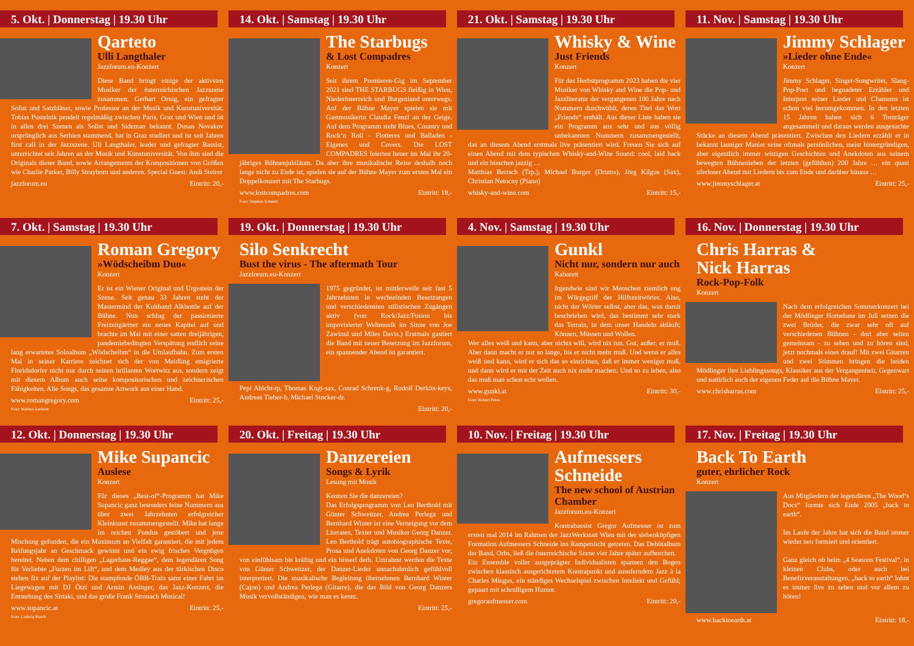5. Okt. | Donnerstag | 19.30 Uhr
Qarteto
Ulli Langthaler
Jazzforum.eu-Konzert
Diese Band bringt einige der aktivsten Musiker der österreichischen Jazzszene zusammen: Gerhart Ornig, ein gefragter Solist und Satzbläser, sowie Professor an der Musik und Kunstuniversität. Tobias Pustelnik pendelt regelmäßig zwischen Paris, Graz und Wien und ist in allen drei Szenen als Solist und Sideman bekannt. Dusan Novakov ursprünglich aus Serbien stammend, hat in Graz studiert und ist seit Jahren first call in der Jazzszene. Uli Langthaler, leader und gefragter Bassist, unterrichtet seit Jahren an der Musik und Kunstuniversität. Von ihm sind die Originals dieser Band, sowie Arrangements der Kompositionen von Größen wie Charlie Parker, Billy Strayhorn und anderen. Special Guest: Andi Steirer
jazzforum.eu Eintritt: 20,-
14. Okt. | Samstag | 19.30 Uhr
The Starbugs
& Lost Compadres
Konzert
Seit ihrem Premieren-Gig im September 2021 sind THE STARBUGS fleißig in Wien, Niederösterreich und Burgenland unterwegs. Auf der Bühne Mayer spielen sie mit Gastmusikerin Claudia Fenzl an der Geige. Auf dem Programm steht Blues, Country und Rock‘n Roll - Flotteres und Balladen - Eigenes und Covers. Die LOST COMPADRES feierten heuer im Mai ihr 20-jähriges Bühnenjubiläum. Da aber ihre musikalische Reise deshalb noch lange nicht zu Ende ist, spielen sie auf der Bühne Mayer zum ersten Mal ein Doppelkonzert mit The Starbugs.
www.lostcompadres.com Eintritt: 18,-
Foto: Stephan Schuetz
21. Okt. | Samstag | 19.30 Uhr
Whisky & Wine
Just Friends
Konzert
Für das Herbstprogramm 2023 haben die vier Musiker von Whisky and Wine die Pop- und Jazzliteratur der vergangenen 100 Jahre nach Nummern durchwühlt, deren Titel das Wort „Friends“ enthält. Aus dieser Liste haben sie ein Programm aus sehr und aus völlig unbekannten Nummern zusammengestellt, das an diesem Abend erstmals live präsentiert wird. Freuen Sie sich auf einen Abend mit dem typischen Whisky-and-Wine Sound: cool, laid back und ein bisschen jazzig …
Matthias Bertsch (Trp.), Michael Burger (Drums), Jörg Kilgus (Sax), Christian Netocny (Piano)
whisky-and-wine.com Eintritt: 15,-
11. Nov. | Samstag | 19.30 Uhr
Jimmy Schlager
»Lieder ohne Ende«
Konzert
Jimmy Schlager, Singer-Songwriter, Slang-Pop-Poet und begnadeter Erzähler und Interpret seiner Lieder und Chansons ist schon viel herumgekommen. In den letzten 15 Jahren haben sich 6 Tonträger angesammelt und daraus werden ausgesuchte Stücke an diesem Abend präsentiert. Zwischen den Liedern erzählt er in bekannt launiger Manier seine oftmals persönlichen, meist hintergründigen, aber eigentlich immer witzigen Geschichten und Anekdoten aus seinem bewegten Bühnenleben der letzten (gefühlten) 200 Jahre … ein quasi uferloser Abend mit Liedern bis zum Ende und darüber hinaus …
www.jimmyschlager.at Eintritt: 25,-
7. Okt. | Samstag | 19.30 Uhr
Roman Gregory
»Wödscheibm Duo«
Konzert
Er ist ein Wiener Original und Urgestein der Szene. Seit genau 33 Jahren steht der Mastermind der Kultband Alkbottle auf der Bühne. Nun schlug der passionierte Freizeitgärtner ein neues Kapitel auf und brachte im Mai mit einer satten dreijährigen, pandemiebedingten Verspätung endlich seine lang erwartetes Soloalbum „Wödscheibm“ in die Umlaufbahn. Zum ersten Mal in seiner Karriere zeichnet sich der von Meidling emigrierte Floridsdorfer nicht nur durch seinen brillanten Wortwitz aus, sondern zeigt mit diesem Album auch seine kompositorischen und zeichnerischen Fähigkeiten. Alle Songs, das gesamte Artwork aus einer Hand.
www.romangregory.com Eintritt: 25,-
Foto: Markus Leshem
19. Okt. | Donnerstag | 19.30 Uhr
Silo Senkrecht
Bust the virus - The aftermath Tour
Jazzforum.eu-Konzert
1975 gegründet, ist mittlerweile seit fast 5 Jahrzehnten in wechselnden Besetzungen und verschiedensten stilistischen Zugängen aktiv (von Rock/Jazz/Fusion bis impovisierter Weltmusik im Sinne von Joe Zawinul und Miles Davis.) Erstmals gastiert die Band mit neuer Besetzung im Jazzforum, ein spannender Abend ist garantiert.
Pepi Abicht-tp, Thomas Kugi-sax, Conrad Schrenk-g, Rudolf Derkits-keys, Andreas Tieber-b, Michael Stocker-dr.
Eintritt: 20,-
4. Nov. | Samstag | 19.30 Uhr
Gunkl
Nicht nur, sondern nur auch
Kabarett
Irgendwie sind wir Menschen ziemlich eng im Würgegriff der Hilfszeitwörter. Also, nicht der Wörter selbst, aber das, was damit beschrieben wird, das bestimmt sehr stark das Terrain, in dem unser Handeln abläuft; Können, Müssen und Wollen.
Wer alles weiß und kann, aber nichts will, wird nix tun. Gut, außer, er muß. Aber dann macht er nur so lange, bis er nicht mehr muß. Und wenn er alles weiß und kann, wird er sich das so einrichten, daß er immer weniger muß, und dann wird er mit der Zeit auch nix mehr machen. Und so zu leben, also das muß man schon echt wollen.
www.gunkl.at Eintritt: 30,-
Foto: Robert Peres
16. Nov. | Donnerstag | 19.30 Uhr
Chris Harras &
Nick Harras
Rock-Pop-Folk
Konzert
Nach dem erfolgreichen Sommerkonzert bei der Mödlinger Homebase im Juli setzen die zwei Brüder, die zwar sehr oft auf verschiedenen Bühnen - dort aber selten gemeinsam - zu sehen und zu hören sind, jetzt nochmals eines drauf! Mit zwei Gitarren und zwei Stimmen bringen die beiden Mödlinger ihre Lieblingssongs, Klassiker aus der Vergangenheit, Gegenwart und natürlich auch der eigenen Feder auf die Bühne Mayer.
www.chrisharras.com Eintritt: 25,-
12. Okt. | Donnerstag | 19.30 Uhr
Mike Supancic
Auslese
Konzert
Für dieses „Best-of“-Programm hat Mike Supancic ganz besonders feine Nummern aus über zwei Jahrzehnten erfolgreicher Kleinkunst zusammengestellt. Mike hat lange im reichen Fundus gestöbert und jene Mischung gefunden, die ein Maximum an Vielfalt garantiert, die mit jedem Reifungsjahr an Geschmack gewinnt und ein ewig frisches Vergnügen bereitet. Neben dem chilligen „Lagerhaus-Reggae“, dem legendären Song für Verliebte „Furzen im Lift“, und dem Medley aus der türkischen Disco stehen fix auf der Playlist: Die stampfende ÖBB-Train samt einer Fahrt im Liegewagen mit DJ Ötzi und Armin Assinger, das Jazz-Konzert, die Entstehung des Sirtaki, und das große Frank Stronach Musical!
www.supancic.at Eintritt: 25,-
Foto: Ludwig Rusch
20. Okt. | Freitag | 19.30 Uhr
Danzereien
Songs & Lyrik
Lesung mit Musik
Kennen Sie die danzereien?
Das Erfolgsprogramm von Leo Berthold mit Günter Schweitzer, Andrea Perlega und Bernhard Winter ist eine Verneigung vor dem Literaten, Texter und Musiker Georg Danzer. Leo Berthold trägt autobiographische Texte, Prosa und Anekdoten von Georg Danzer vor, von einfühlsam bis kräftig und ein bisserl derb. Umrahmt werden die Texte von Günter Schweitzer, der Danzer-Lieder unnachahmlich gefühlvoll interpretiert. Die musikalische Begleitung übernehmen Bernhard Winter (Cajon) und Andrea Perlega (Gitarre), die das Bild von Georg Danzers Musik vervollständigen, wie man es kennt.
Eintritt: 25,-
10. Nov. | Freitag | 19.30 Uhr
Aufmessers Schneide
The new school of Austrian Chamber
Jazzforum.eu-Konzert
Kontrabassist Gregor Aufmesser ist zum ersten mal 2014 im Rahmen der JazzWerkstatt Wien mit der siebenköpfigen Formation Aufmessers Schneide ins Rampenlicht getreten. Das Debütalbum der Band, Orbs, ließ die österreichische Szene vier Jahre später aufhorchen.
Ein Ensemble voller ausgeprägter Individualisten spannen den Bogen zwischen klassisch ausgerichtetem Kontrapunkt und ausuferndem Jazz à la Charles Mingus, ein ständiges Wechselspiel zwischen Intellekt und Gefühl; gepaart mit schrulligem Humor.
gregoraufmesser.com Eintritt: 20,-
17. Nov. | Freitag | 19.30 Uhr
Back To Earth
guter, ehrlicher Rock
Konzert
Aus Mitgliedern der legendären „The Wood‘s Docs“ formte sich Ende 2005 „back to earth“.
Im Laufe der Jahre hat sich die Band immer wieder neu formiert und orientiert.
Ganz gleich ob beim „4 Seasons Festival“, in kleinen Clubs, oder auch bei Benefizveranstaltungen, „back to earth“ lohnt es immer live zu sehen und vor allem zu hören!
www.backtoearth.at Eintritt: 18,-